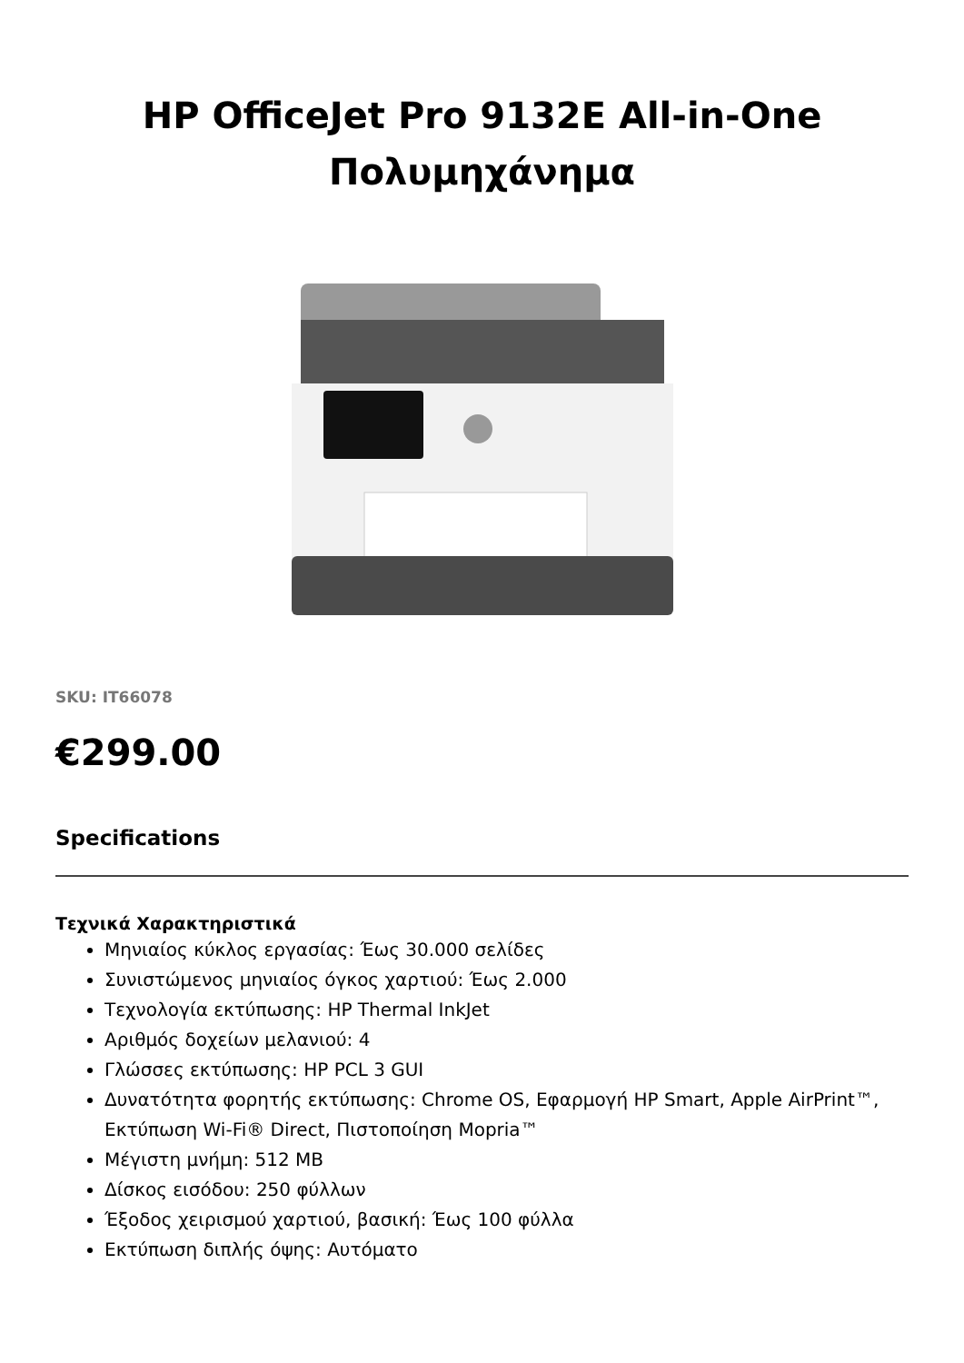HP OfficeJet Pro 9132E All-in-One Πολυμηχάνημα
SKU: IT66078
€299.00
Specifications
Τεχνικά Χαρακτηριστικά
Μηνιαίος κύκλος εργασίας: Έως 30.000 σελίδες
Συνιστώμενος μηνιαίος όγκος χαρτιού: Έως 2.000
Τεχνολογία εκτύπωσης: HP Thermal InkJet
Αριθμός δοχείων μελανιού: 4
Γλώσσες εκτύπωσης: HP PCL 3 GUI
Δυνατότητα φορητής εκτύπωσης: Chrome OS, Εφαρμογή HP Smart, Apple AirPrint™, Εκτύπωση Wi-Fi® Direct, Πιστοποίηση Mopria™
Μέγιστη μνήμη: 512 MB
Δίσκος εισόδου: 250 φύλλων
Έξοδος χειρισμού χαρτιού, βασική: Έως 100 φύλλα
Εκτύπωση διπλής όψης: Αυτόματο